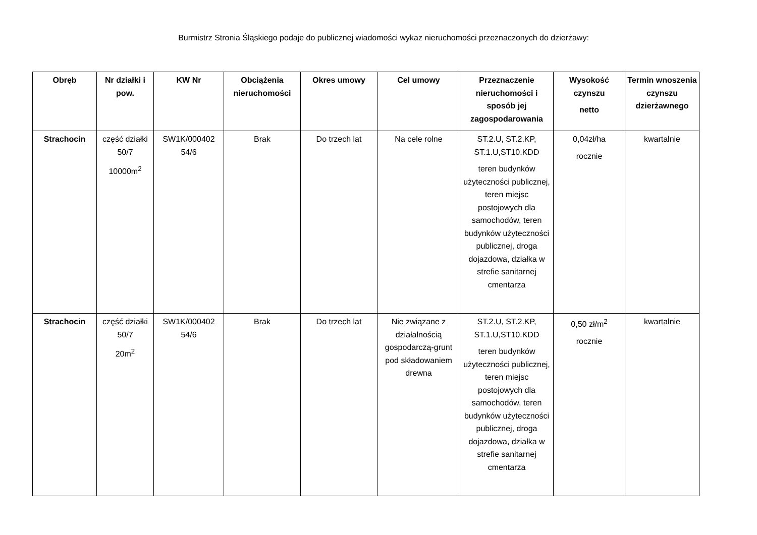Burmistrz Stronia Śląskiego podaje do publicznej wiadomości wykaz nieruchomości przeznaczonych do dzierżawy:
| Obręb | Nr działki i pow. | KW Nr | Obciążenia nieruchomości | Okres umowy | Cel umowy | Przeznaczenie nieruchomości i sposób jej zagospodarowania | Wysokość czynszu netto | Termin wnoszenia czynszu dzierżawnego |
| --- | --- | --- | --- | --- | --- | --- | --- | --- |
| Strachocin | część działki 50/7 10000m<sup>2</sup> | SW1K/000402 54/6 | Brak | Do trzech lat | Na cele rolne | ST.2.U, ST.2.KP, ST.1.U,ST10.KDD teren budynków użyteczności publicznej, teren miejsc postojowych dla samochodów, teren budynków użyteczności publicznej, droga dojazdowa, działka w strefie sanitarnej cmentarza | 0,04zł/ha rocznie | kwartalnie |
| Strachocin | część działki 50/7 20m<sup>2</sup> | SW1K/000402 54/6 | Brak | Do trzech lat | Nie związane z działalnością gospodarczą-grunt pod składowaniem drewna | ST.2.U, ST.2.KP, ST.1.U,ST10.KDD teren budynków użyteczności publicznej, teren miejsc postojowych dla samochodów, teren budynków użyteczności publicznej, droga dojazdowa, działka w strefie sanitarnej cmentarza | 0,50 zł/m<sup>2</sup> rocznie | kwartalnie |